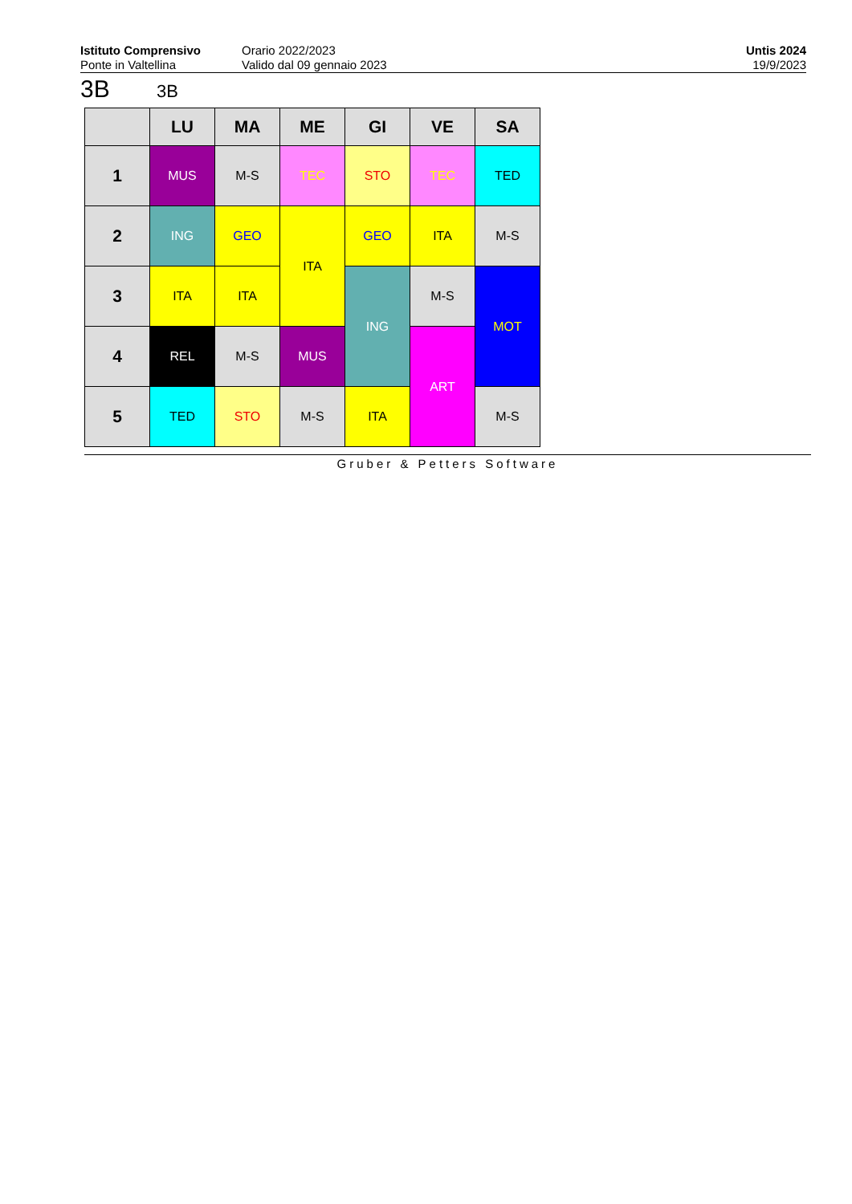Istituto Comprensivo
Ponte in Valtellina
Orario 2022/2023
Valido dal 09 gennaio 2023
Untis 2024
19/9/2023
3B 3B
| | LU | MA | ME | GI | VE | SA |
| --- | --- | --- | --- | --- | --- | --- |
| 1 | MUS | M-S | TEC | STO | TEC | TED |
| 2 | ING | GEO | ITA | GEO | ITA | M-S |
| 3 | ITA | ITA | | ING | M-S | MOT |
| 4 | REL | M-S | MUS | | ART | |
| 5 | TED | STO | M-S | ITA | | M-S |
Gruber & Petters Software